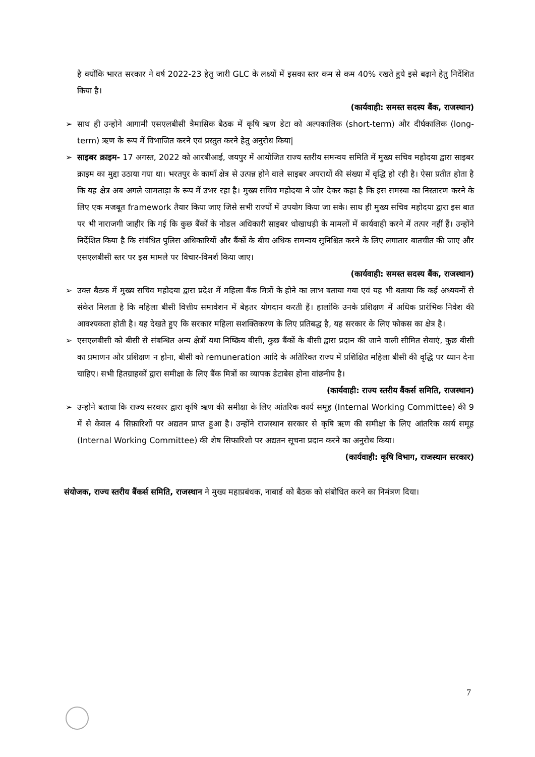है क्योंकि भारत सरकार ने वर्ष 2022-23 हेतु जारी GLC के लक्ष्यों में इसका स्तर कम से कम 40% रखते हुये इसे बढ़ाने हेतु निर्देशित किया है।
(कार्यवाही: समस्त सदस्य बैंक, राजस्थान)
➢ साथ ही उन्होने आगामी एसएलबीसी त्रैमासिक बैठक में कृषि ऋण डेटा को अल्पकालिक (short-term) और दीर्घकालिक (long-term) ऋण के रूप में विभाजित करने एवं प्रस्तुत करने हेतु अनुरोध किया|
➢ साइबर क्राइम- 17 अगस्त, 2022 को आरबीआई, जयपुर में आयोजित राज्य स्तरीय समन्वय समिति में मुख्य सचिव महोदया द्वारा साइबर क्राइम का मुद्दा उठाया गया था। भरतपुर के कामाँ क्षेत्र से उत्पन्न होने वाले साइबर अपराधों की संख्या में वृद्धि हो रही है। ऐसा प्रतीत होता है कि यह क्षेत्र अब अगले जामताड़ा के रूप में उभर रहा है। मुख्य सचिव महोदया ने जोर देकर कहा है कि इस समस्या का निस्तारण करने के लिए एक मजबूत framework तैयार किया जाए जिसे सभी राज्यों में उपयोग किया जा सके। साथ ही मुख्य सचिव महोदया द्वारा इस बात पर भी नाराजगी जाहीर कि गई कि कुछ बैंकों के नोडल अधिकारी साइबर धोखाधड़ी के मामलों में कार्यवाही करने में तत्पर नहीं हैं। उन्होंने निर्देशित किया है कि संबंधित पुलिस अधिकारियों और बैंकों के बीच अधिक समन्वय सुनिश्चित करने के लिए लगातार बातचीत की जाए और एसएलबीसी स्तर पर इस मामले पर विचार-विमर्श किया जाए।
(कार्यवाही: समस्त सदस्य बैंक, राजस्थान)
➢ उक्त बैठक में मुख्य सचिव महोदया द्वारा प्रदेश में महिला बैंक मित्रों के होने का लाभ बताया गया एवं यह भी बताया कि कई अध्ययनों से संकेत मिलता है कि महिला बीसी वित्तीय समावेशन में बेहतर योगदान करती हैं। हालांकि उनके प्रशिक्षण में अधिक प्रारंभिक निवेश की आवश्यकता होती है। यह देखते हुए कि सरकार महिला सशक्तिकरण के लिए प्रतिबद्ध है, यह सरकार के लिए फोकस का क्षेत्र है।
➢ एसएलबीसी को बीसी से संबन्धित अन्य क्षेत्रों यथा निष्क्रिय बीसी, कुछ बैंकों के बीसी द्वारा प्रदान की जाने वाली सीमित सेवाएं, कुछ बीसी का प्रमाणन और प्रशिक्षण न होना, बीसी को remuneration आदि के अतिरिक्त राज्य में प्रशिक्षित महिला बीसी की वृद्धि पर ध्यान देना चाहिए। सभी हितग्राहकों द्वारा समीक्षा के लिए बैंक मित्रों का व्यापक डेटाबेस होना वांछनीय है।
(कार्यवाही: राज्य स्तरीय बैंकर्स समिति, राजस्थान)
➢ उन्होने बताया कि राज्य सरकार द्वारा कृषि ऋण की समीक्षा के लिए आंतरिक कार्य समूह (Internal Working Committee) की 9 में से केवल 4 सिफ़ारिशों पर अद्यतन प्राप्त हुआ है। उन्होंने राजस्थान सरकार से कृषि ऋण की समीक्षा के लिए आंतरिक कार्य समूह (Internal Working Committee) की शेष सिफारिशो पर अद्यतन सूचना प्रदान करने का अनुरोध किया।
(कार्यवाही: कृषि विभाग, राजस्थान सरकार)
संयोजक, राज्य स्तरीय बैंकर्स समिति, राजस्थान ने मुख्य महाप्रबंधक, नाबार्ड को बैठक को संबोधित करने का निमंत्रण दिया।
7